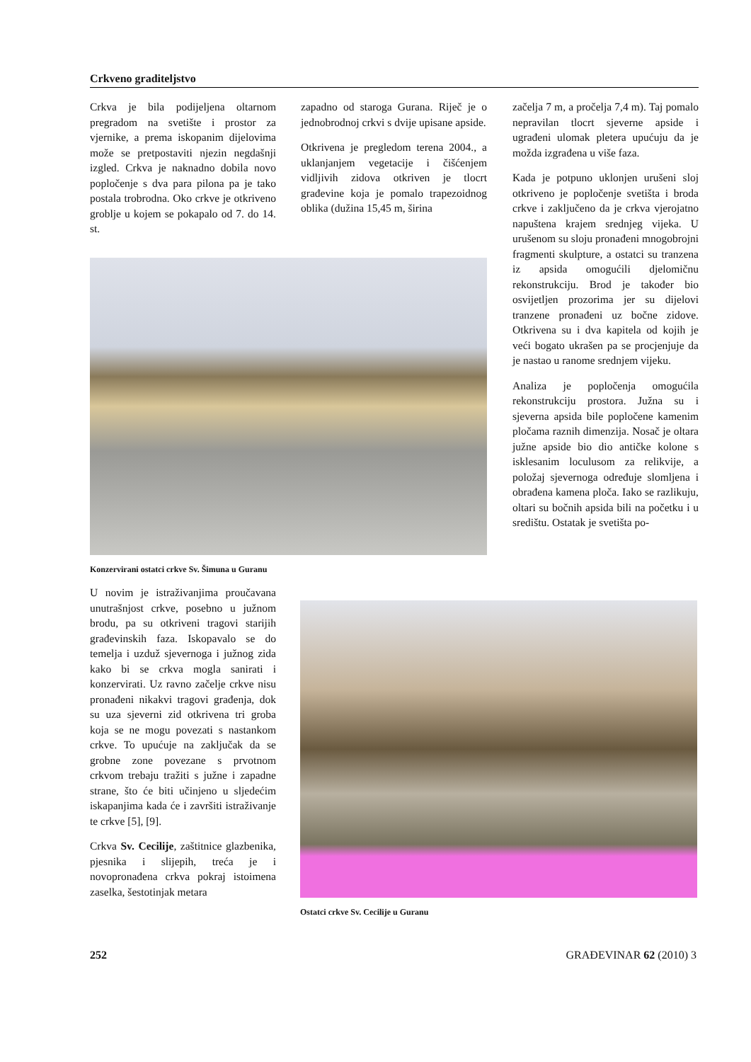Crkveno graditeljstvo
Crkva je bila podijeljena oltarnom pregradom na svetište i prostor za vjernike, a prema iskopanim dijelovima može se pretpostaviti njezin negdašnji izgled. Crkva je naknadno dobila novo popločenje s dva para pilona pa je tako postala trobrodna. Oko crkve je otkriveno groblje u kojem se pokapalo od 7. do 14. st.
zapadno od staroga Gurana. Riječ je o jednobrodnoj crkvi s dvije upisane apside.
Otkrivena je pregledom terena 2004., a uklanjanjem vegetacije i čišćenjem vidljivih zidova otkriven je tlocrt građevine koja je pomalo trapezoidnog oblika (dužina 15,45 m, širina
začelja 7 m, a pročelja 7,4 m). Taj pomalo nepravilan tlocrt sjeverne apside i ugrađeni ulomak pletera upućuju da je možda izgrađena u više faza.
Kada je potpuno uklonjen urušeni sloj otkriveno je popločenje svetišta i broda crkve i zaključeno da je crkva vjerojatno napuštena krajem srednjeg vijeka. U urušenom su sloju pronađeni mnogobrojni fragmenti skulpture, a ostatci su tranzena iz apsida omogućili djelomičnu rekonstrukciju. Brod je također bio osvijetljen prozorima jer su dijelovi tranzene pronađeni uz bočne zidove. Otkrivena su i dva kapitela od kojih je veći bogato ukrašen pa se procjenjuje da je nastao u ranome srednjem vijeku.
Analiza je popločenja omogućila rekonstrukciju prostora. Južna su i sjeverna apsida bile popločene kamenim pločama raznih dimenzija. Nosač je oltara južne apside bio dio antičke kolone s isklesanim loculusom za relikvije, a položaj sjevernoga određuje slomljena i obrađena kamena ploča. Iako se razlikuju, oltari su bočnih apsida bili na početku i u središtu. Ostatak je svetišta po-
Konzervirani ostatci crkve Sv. Šimuna u Guranu
U novim je istraživanjima proučavana unutrašnjost crkve, posebno u južnom brodu, pa su otkriveni tragovi starijih građevinskih faza. Iskopavalo se do temelja i uzduž sjevernoga i južnog zida kako bi se crkva mogla sanirati i konzervirati. Uz ravno začelje crkve nisu pronađeni nikakvi tragovi građenja, dok su uza sjeverni zid otkrivena tri groba koja se ne mogu povezati s nastankom crkve. To upućuje na zaključak da se grobne zone povezane s prvotnom crkvom trebaju tražiti s južne i zapadne strane, što će biti učinjeno u sljedećim iskapanjima kada će i završiti istraživanje te crkve [5], [9].
Crkva Sv. Cecilije, zaštitnice glazbenika, pjesnika i slijepih, treća je i novopronađena crkva pokraj istoimena zaselka, šestotinjak metara
Ostatci crkve Sv. Cecilije u Guranu
252 GRAĐEVINAR 62 (2010) 3